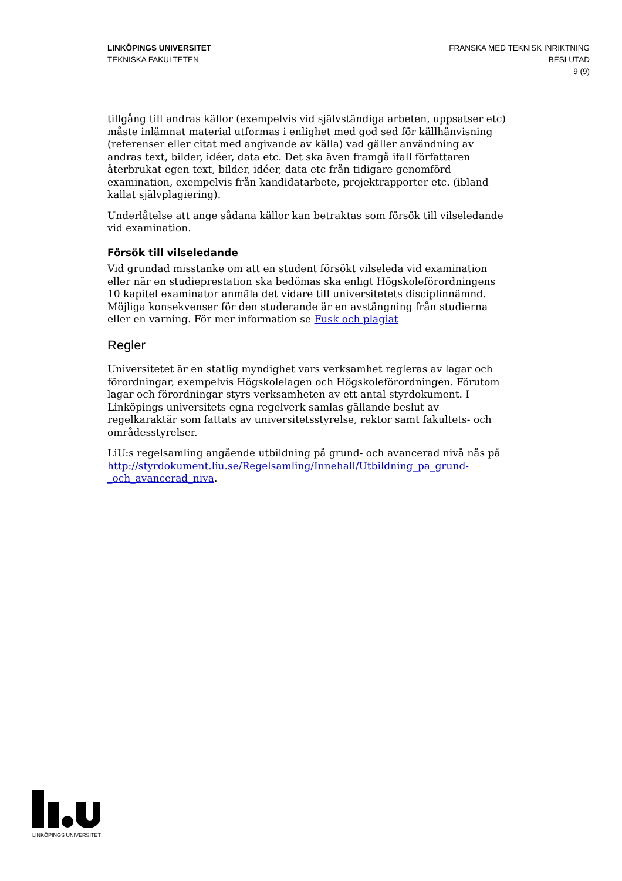LINKÖPINGS UNIVERSITET
TEKNISKA FAKULTETEN
FRANSKA MED TEKNISK INRIKTNING
BESLUTAD
9 (9)
tillgång till andras källor (exempelvis vid självständiga arbeten, uppsatser etc) måste inlämnat material utformas i enlighet med god sed för källhänvisning (referenser eller citat med angivande av källa) vad gäller användning av andras text, bilder, idéer, data etc. Det ska även framgå ifall författaren återbrukat egen text, bilder, idéer, data etc från tidigare genomförd examination, exempelvis från kandidatarbete, projektrapporter etc. (ibland kallat självplagiering).
Underlåtelse att ange sådana källor kan betraktas som försök till vilseledande vid examination.
Försök till vilseledande
Vid grundad misstanke om att en student försökt vilseleda vid examination eller när en studieprestation ska bedömas ska enligt Högskoleförordningens 10 kapitel examinator anmäla det vidare till universitetets disciplinnämnd. Möjliga konsekvenser för den studerande är en avstängning från studierna eller en varning. För mer information se Fusk och plagiat
Regler
Universitetet är en statlig myndighet vars verksamhet regleras av lagar och förordningar, exempelvis Högskolelagen och Högskoleförordningen. Förutom lagar och förordningar styrs verksamheten av ett antal styrdokument. I Linköpings universitets egna regelverk samlas gällande beslut av regelkaraktär som fattats av universitetsstyrelse, rektor samt fakultets- och områdesstyrelser.
LiU:s regelsamling angående utbildning på grund- och avancerad nivå nås på http://styrdokument.liu.se/Regelsamling/Innehall/Utbildning_pa_grund-_och_avancerad_niva.
LINKÖPINGS UNIVERSITET